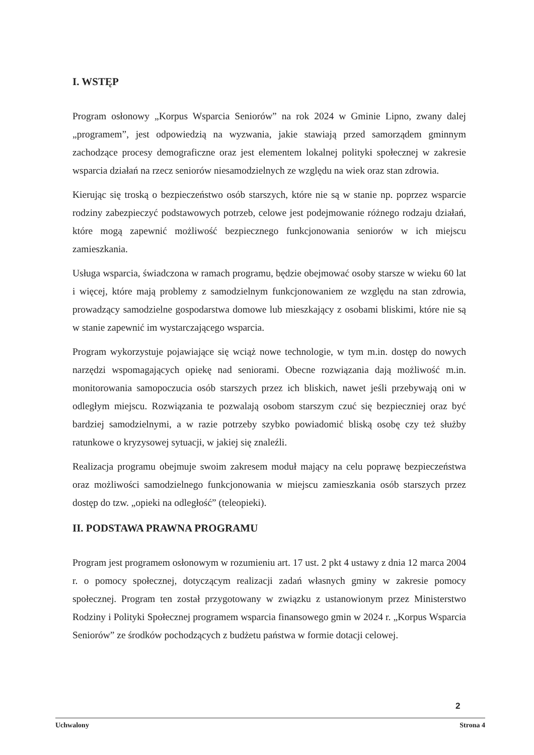I. WSTĘP
Program osłonowy „Korpus Wsparcia Seniorów” na rok 2024 w Gminie Lipno, zwany dalej „programem”, jest odpowiedzią na wyzwania, jakie stawiają przed samorządem gminnym zachodzące procesy demograficzne oraz jest elementem lokalnej polityki społecznej w zakresie wsparcia działań na rzecz seniorów niesamodzielnych ze względu na wiek oraz stan zdrowia.
Kierując się troską o bezpieczeństwo osób starszych, które nie są w stanie np. poprzez wsparcie rodziny zabezpieczyć podstawowych potrzeb, celowe jest podejmowanie różnego rodzaju działań, które mogą zapewnić możliwość bezpiecznego funkcjonowania seniorów w ich miejscu zamieszkania.
Usługa wsparcia, świadczona w ramach programu, będzie obejmować osoby starsze w wieku 60 lat i więcej, które mają problemy z samodzielnym funkcjonowaniem ze względu na stan zdrowia, prowadzący samodzielne gospodarstwa domowe lub mieszkający z osobami bliskimi, które nie są w stanie zapewnić im wystarczającego wsparcia.
Program wykorzystuje pojawiające się wciąż nowe technologie, w tym m.in. dostęp do nowych narzędzi wspomagających opiekę nad seniorami. Obecne rozwiązania dają możliwość m.in. monitorowania samopoczucia osób starszych przez ich bliskich, nawet jeśli przebywają oni w odległym miejscu. Rozwiązania te pozwalają osobom starszym czuć się bezpieczniej oraz być bardziej samodzielnymi, a w razie potrzeby szybko powiadomić bliską osobę czy też służby ratunkowe o kryzysowej sytuacji, w jakiej się znaleźli.
Realizacja programu obejmuje swoim zakresem moduł mający na celu poprawę bezpieczeństwa oraz możliwości samodzielnego funkcjonowania w miejscu zamieszkania osób starszych przez dostęp do tzw. „opieki na odległość” (teleopieki).
II. PODSTAWA PRAWNA PROGRAMU
Program jest programem osłonowym w rozumieniu art. 17 ust. 2 pkt 4 ustawy z dnia 12 marca 2004 r. o pomocy społecznej, dotyczącym realizacji zadań własnych gminy w zakresie pomocy społecznej. Program ten został przygotowany w związku z ustanowionym przez Ministerstwo Rodziny i Polityki Społecznej programem wsparcia finansowego gmin w 2024 r. „Korpus Wsparcia Seniorów” ze środków pochodzących z budżetu państwa w formie dotacji celowej.
2
Uchwalony Strona 4